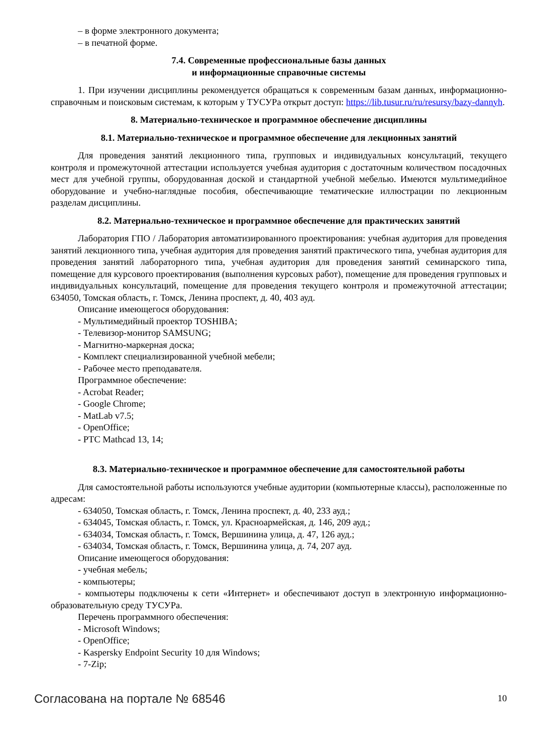– в форме электронного документа;
– в печатной форме.
7.4. Современные профессиональные базы данных
и информационные справочные системы
1. При изучении дисциплины рекомендуется обращаться к современным базам данных, информационно-справочным и поисковым системам, к которым у ТУСУРа открыт доступ: https://lib.tusur.ru/ru/resursy/bazy-dannyh.
8. Материально-техническое и программное обеспечение дисциплины
8.1. Материально-техническое и программное обеспечение для лекционных занятий
Для проведения занятий лекционного типа, групповых и индивидуальных консультаций, текущего контроля и промежуточной аттестации используется учебная аудитория с достаточным количеством посадочных мест для учебной группы, оборудованная доской и стандартной учебной мебелью. Имеются мультимедийное оборудование и учебно-наглядные пособия, обеспечивающие тематические иллюстрации по лекционным разделам дисциплины.
8.2. Материально-техническое и программное обеспечение для практических занятий
Лаборатория ГПО / Лаборатория автоматизированного проектирования: учебная аудитория для проведения занятий лекционного типа, учебная аудитория для проведения занятий практического типа, учебная аудитория для проведения занятий лабораторного типа, учебная аудитория для проведения занятий семинарского типа, помещение для курсового проектирования (выполнения курсовых работ), помещение для проведения групповых и индивидуальных консультаций, помещение для проведения текущего контроля и промежуточной аттестации; 634050, Томская область, г. Томск, Ленина проспект, д. 40, 403 ауд.
Описание имеющегося оборудования:
- Мультимедийный проектор TOSHIBA;
- Телевизор-монитор SAMSUNG;
- Магнитно-маркерная доска;
- Комплект специализированной учебной мебели;
- Рабочее место преподавателя.
Программное обеспечение:
- Acrobat Reader;
- Google Chrome;
- MatLab v7.5;
- OpenOffice;
- PTC Mathcad 13, 14;
8.3. Материально-техническое и программное обеспечение для самостоятельной работы
Для самостоятельной работы используются учебные аудитории (компьютерные классы), расположенные по адресам:
- 634050, Томская область, г. Томск, Ленина проспект, д. 40, 233 ауд.;
- 634045, Томская область, г. Томск, ул. Красноармейская, д. 146, 209 ауд.;
- 634034, Томская область, г. Томск, Вершинина улица, д. 47, 126 ауд.;
- 634034, Томская область, г. Томск, Вершинина улица, д. 74, 207 ауд.
Описание имеющегося оборудования:
- учебная мебель;
- компьютеры;
- компьютеры подключены к сети «Интернет» и обеспечивают доступ в электронную информационно-образовательную среду ТУСУРа.
Перечень программного обеспечения:
- Microsoft Windows;
- OpenOffice;
- Kaspersky Endpoint Security 10 для Windows;
- 7-Zip;
Согласована на портале № 68546 10